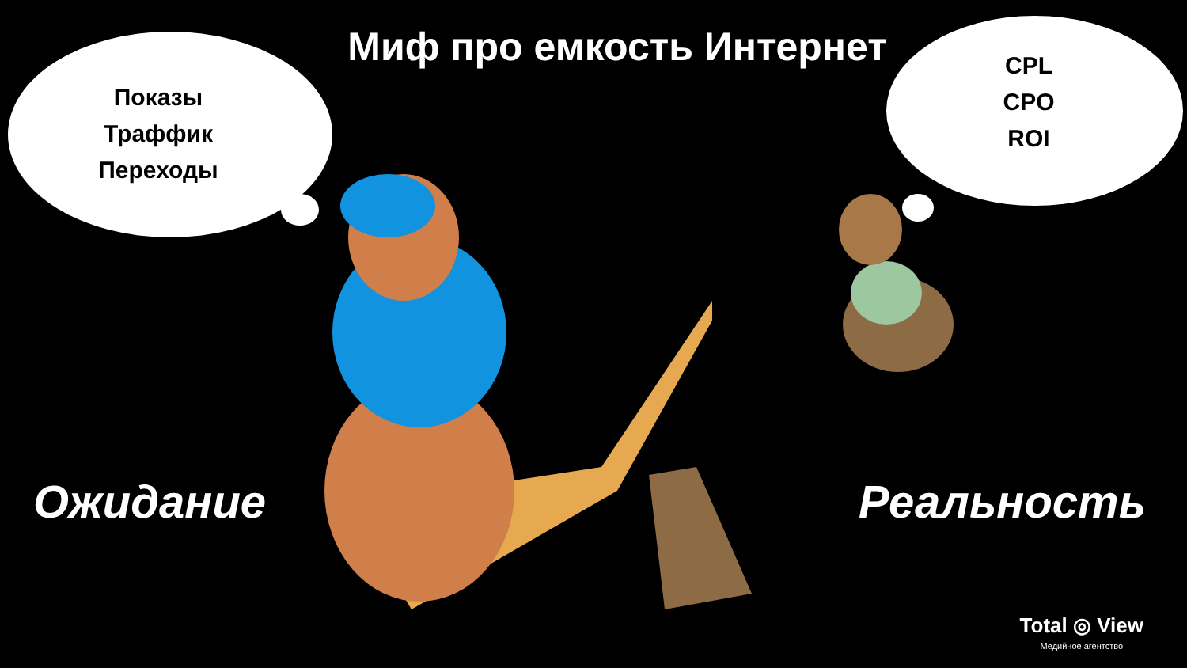Миф про емкость Интернет
Показы
Траффик
Переходы
CPL
CPO
ROI
Ожидание Реальность
Total ◎ View
Медийное агентство